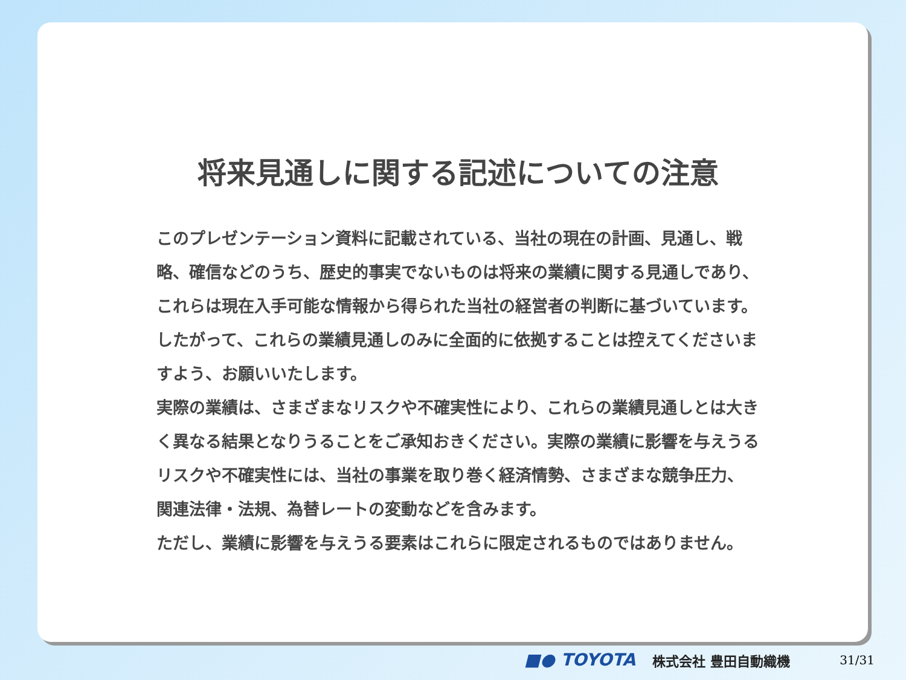将来見通しに関する記述についての注意
このプレゼンテーション資料に記載されている、当社の現在の計画、見通し、戦略、確信などのうち、歴史的事実でないものは将来の業績に関する見通しであり、これらは現在入手可能な情報から得られた当社の経営者の判断に基づいています。したがって、これらの業績見通しのみに全面的に依拠することは控えてくださいますよう、お願いいたします。
実際の業績は、さまざまなリスクや不確実性により、これらの業績見通しとは大きく異なる結果となりうることをご承知おきください。実際の業績に影響を与えうるリスクや不確実性には、当社の事業を取り巻く経済情勢、さまざまな競争圧力、関連法律・法規、為替レートの変動などを含みます。
ただし、業績に影響を与えうる要素はこれらに限定されるものではありません。
■● TOYOTA 株式会社 豊田自動織機 31/31